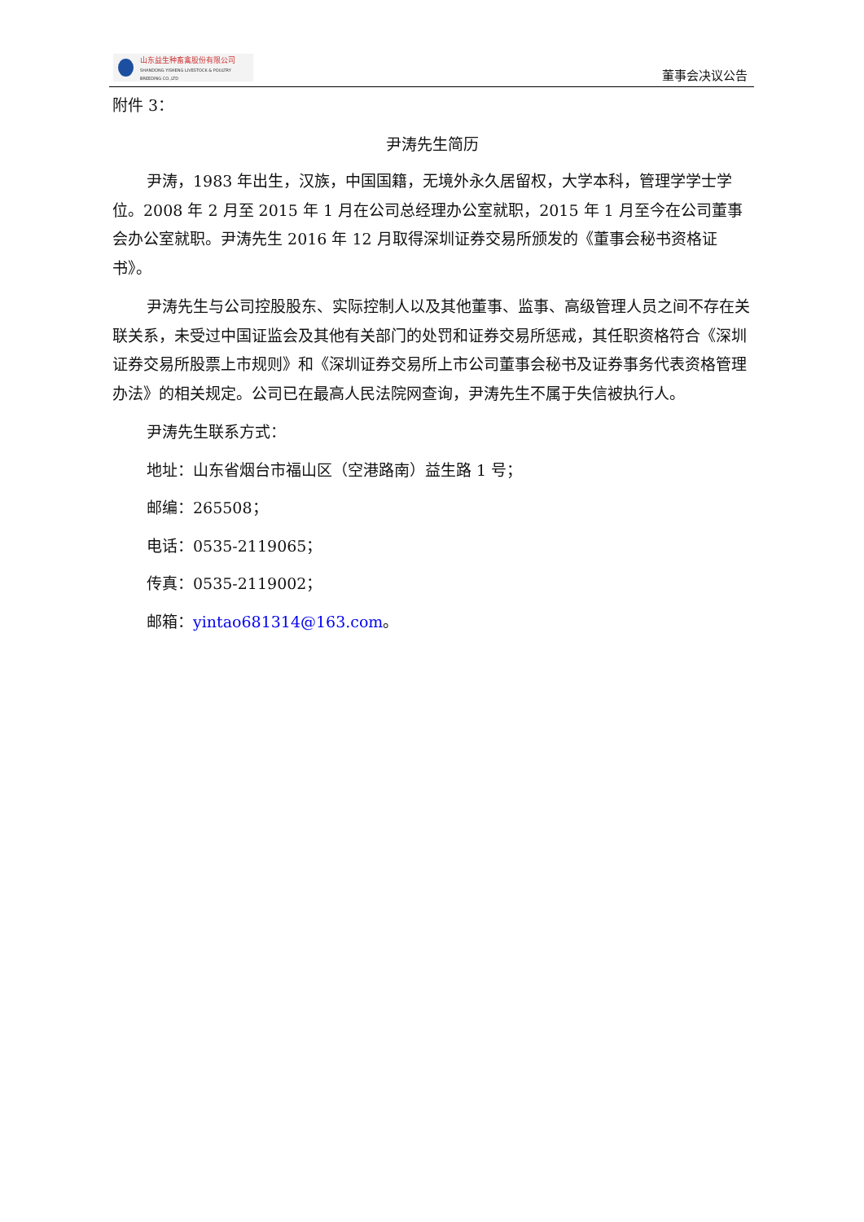山东益生种畜禽股份有限公司
SHANDONG YISHENG LIVESTOCK & POULTRY BREEDING CO.,LTD
董事会决议公告
附件 3：
尹涛先生简历
尹涛，1983 年出生，汉族，中国国籍，无境外永久居留权，大学本科，管理学学士学位。2008 年 2 月至 2015 年 1 月在公司总经理办公室就职，2015 年 1 月至今在公司董事会办公室就职。尹涛先生 2016 年 12 月取得深圳证券交易所颁发的《董事会秘书资格证书》。
尹涛先生与公司控股股东、实际控制人以及其他董事、监事、高级管理人员之间不存在关联关系，未受过中国证监会及其他有关部门的处罚和证券交易所惩戒，其任职资格符合《深圳证券交易所股票上市规则》和《深圳证券交易所上市公司董事会秘书及证券事务代表资格管理办法》的相关规定。公司已在最高人民法院网查询，尹涛先生不属于失信被执行人。
尹涛先生联系方式：
地址：山东省烟台市福山区（空港路南）益生路 1 号；
邮编：265508；
电话：0535-2119065；
传真：0535-2119002；
邮箱：yintao681314@163.com。